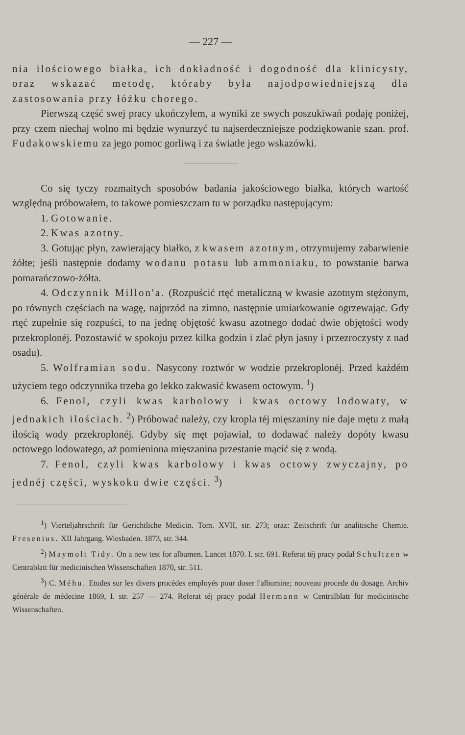— 227 —
nia ilościowego białka, ich dokładność i dogodność dla klinicysty, oraz wskazać metodę, któraby była najodpowiedniejszą dla zastosowania przy łóżku chorego.
Pierwszą część swej pracy ukończyłem, a wyniki ze swych poszukiwań podaję poniżej, przy czem niechaj wolno mi będzie wynurzyć tu najserdeczniejsze podziękowanie szan. prof. Fudakowskiemu za jego pomoc gorliwą i za światłe jego wskazówki.
Co się tyczy rozmaitych sposobów badania jakościowego białka, których wartość względną próbowałem, to takowe pomieszczam tu w porządku następującym:
1. Gotowanie.
2. Kwas azotny.
3. Gotując płyn, zawierający białko, z kwasem azotnym, otrzymujemy zabarwienie żółte; jeśli następnie dodamy wodanu potasu lub ammoniaku, to powstanie barwa pomarańczowo-żółta.
4. Odczynnik Millon'a. (Rozpuścić rtęć metaliczną w kwasie azotnym stężonym, po równych częściach na wagę, najprzód na zimno, następnie umiarkowanie ogrzewając. Gdy rtęć zupełnie się rozpuści, to na jednę objętość kwasu azotnego dodać dwie objętości wody przekroplonéj. Pozostawić w spokoju przez kilka godzin i zlać płyn jasny i przezroczysty z nad osadu).
5. Wolframian sodu. Nasycony roztwór w wodzie przekroplonéj. Przed każdém użyciem tego odczynnika trzeba go lekko zakwasić kwasem octowym. <sup>1</sup>)
6. Fenol, czyli kwas karbolowy i kwas octowy lodowaty, w jednakich ilościach. <sup>2</sup>) Próbować należy, czy kropla téj mięszaniny nie daje mętu z małą ilością wody przekroplonéj. Gdyby się męt pojawiał, to dodawać należy dopóty kwasu octowego lodowatego, aż pomieniona mięszanina przestanie mącić się z wodą.
7. Fenol, czyli kwas karbolowy i kwas octowy zwyczajny, po jednéj części, wyskoku dwie części. <sup>3</sup>)
<sup>1</sup>) Vierteljahrschrift für Gerichtliche Medicin. Tom. XVII, str. 273; oraz: Zeitschrift für analitische Chemie. Fresenius. XII Jahrgang. Wiesbaden. 1873, str. 344.
<sup>2</sup>) Maymolt Tidy. On a new test for albumen. Lancet 1870. I. str. 691. Referat téj pracy podał Schultzen w Centrablatt für medicinischen Wissenschaften 1870, str. 511.
<sup>3</sup>) C. Méhu. Etudes sur les divers procèdes employés pour doser l'albumine; nouveau procede du dosage. Archiv générale de médecine 1869, I. str. 257 — 274. Referat téj pracy podał Hermann w Centralblatt für medicinische Wissenschaften.